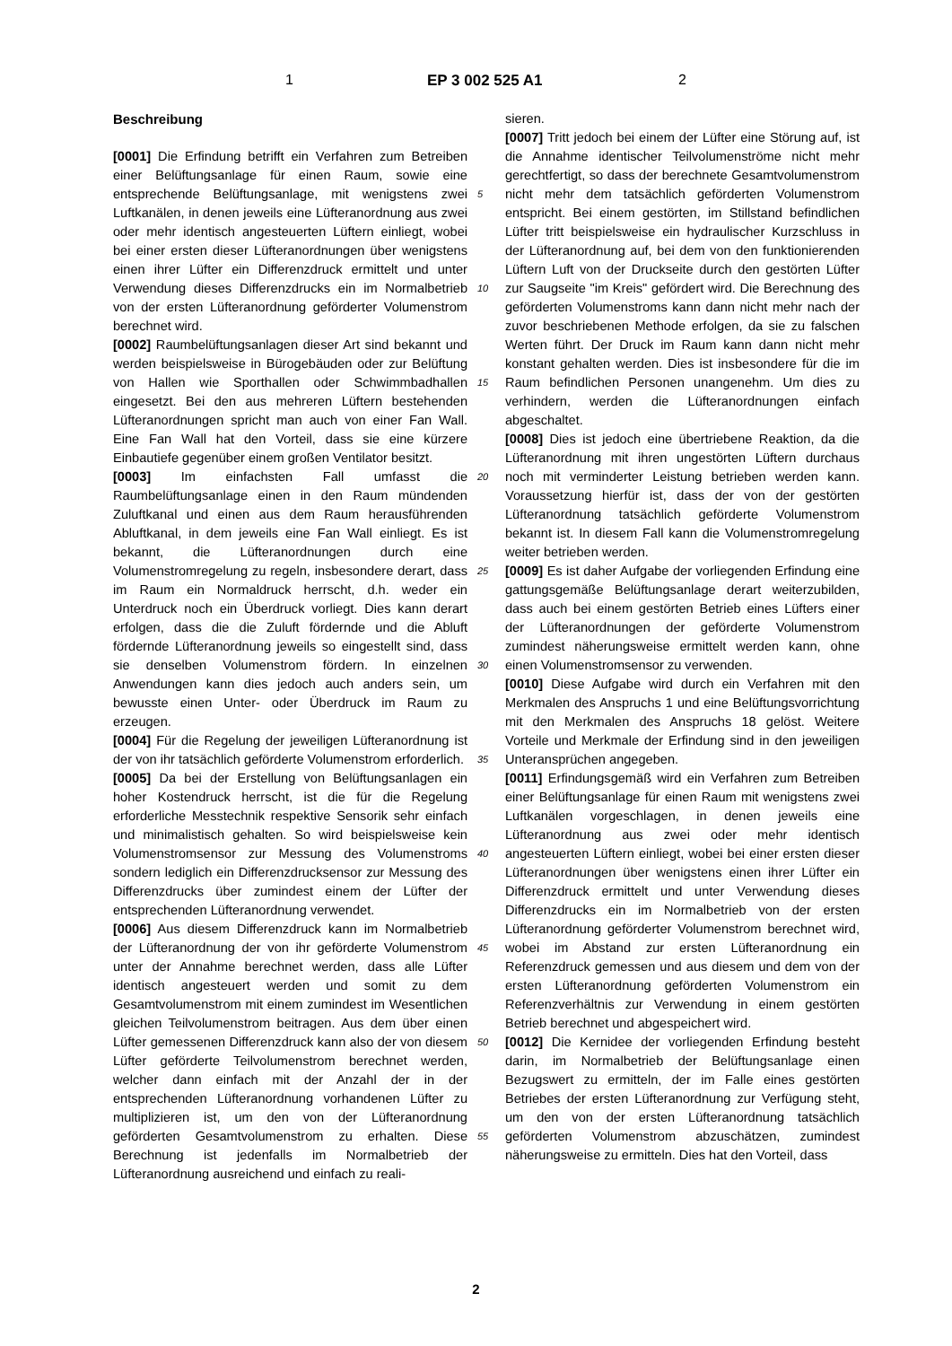1 EP 3 002 525 A1 2
Beschreibung
[0001] Die Erfindung betrifft ein Verfahren zum Betreiben einer Belüftungsanlage für einen Raum, sowie eine entsprechende Belüftungsanlage, mit wenigstens zwei Luftkanälen, in denen jeweils eine Lüfteranordnung aus zwei oder mehr identisch angesteuerten Lüftern einliegt, wobei bei einer ersten dieser Lüfteranordnungen über wenigstens einen ihrer Lüfter ein Differenzdruck ermittelt und unter Verwendung dieses Differenzdrucks ein im Normalbetrieb von der ersten Lüfteranordnung geförderter Volumenstrom berechnet wird.
[0002] Raumbelüftungsanlagen dieser Art sind bekannt und werden beispielsweise in Bürogebäuden oder zur Belüftung von Hallen wie Sporthallen oder Schwimmbadhallen eingesetzt. Bei den aus mehreren Lüftern bestehenden Lüfteranordnungen spricht man auch von einer Fan Wall. Eine Fan Wall hat den Vorteil, dass sie eine kürzere Einbautiefe gegenüber einem großen Ventilator besitzt.
[0003] Im einfachsten Fall umfasst die Raumbelüftungsanlage einen in den Raum mündenden Zuluftkanal und einen aus dem Raum herausführenden Abluftkanal, in dem jeweils eine Fan Wall einliegt. Es ist bekannt, die Lüfteranordnungen durch eine Volumenstromregelung zu regeln, insbesondere derart, dass im Raum ein Normaldruck herrscht, d.h. weder ein Unterdruck noch ein Überdruck vorliegt. Dies kann derart erfolgen, dass die die Zuluft fördernde und die Abluft fördernde Lüfteranordnung jeweils so eingestellt sind, dass sie denselben Volumenstrom fördern. In einzelnen Anwendungen kann dies jedoch auch anders sein, um bewusste einen Unter- oder Überdruck im Raum zu erzeugen.
[0004] Für die Regelung der jeweiligen Lüfteranordnung ist der von ihr tatsächlich geförderte Volumenstrom erforderlich.
[0005] Da bei der Erstellung von Belüftungsanlagen ein hoher Kostendruck herrscht, ist die für die Regelung erforderliche Messtechnik respektive Sensorik sehr einfach und minimalistisch gehalten. So wird beispielsweise kein Volumenstromsensor zur Messung des Volumenstroms sondern lediglich ein Differenzdrucksensor zur Messung des Differenzdrucks über zumindest einem der Lüfter der entsprechenden Lüfteranordnung verwendet.
[0006] Aus diesem Differenzdruck kann im Normalbetrieb der Lüfteranordnung der von ihr geförderte Volumenstrom unter der Annahme berechnet werden, dass alle Lüfter identisch angesteuert werden und somit zu dem Gesamtvolumenstrom mit einem zumindest im Wesentlichen gleichen Teilvolumenstrom beitragen. Aus dem über einen Lüfter gemessenen Differenzdruck kann also der von diesem Lüfter geförderte Teilvolumenstrom berechnet werden, welcher dann einfach mit der Anzahl der in der entsprechenden Lüfteranordnung vorhandenen Lüfter zu multiplizieren ist, um den von der Lüfteranordnung geförderten Gesamtvolumenstrom zu erhalten. Diese Berechnung ist jedenfalls im Normalbetrieb der Lüfteranordnung ausreichend und einfach zu reali-
sieren.
[0007] Tritt jedoch bei einem der Lüfter eine Störung auf, ist die Annahme identischer Teilvolumenströme nicht mehr gerechtfertigt, so dass der berechnete Gesamtvolumenstrom nicht mehr dem tatsächlich geförderten Volumenstrom entspricht. Bei einem gestörten, im Stillstand befindlichen Lüfter tritt beispielsweise ein hydraulischer Kurzschluss in der Lüfteranordnung auf, bei dem von den funktionierenden Lüftern Luft von der Druckseite durch den gestörten Lüfter zur Saugseite "im Kreis" gefördert wird. Die Berechnung des geförderten Volumenstroms kann dann nicht mehr nach der zuvor beschriebenen Methode erfolgen, da sie zu falschen Werten führt. Der Druck im Raum kann dann nicht mehr konstant gehalten werden. Dies ist insbesondere für die im Raum befindlichen Personen unangenehm. Um dies zu verhindern, werden die Lüfteranordnungen einfach abgeschaltet.
[0008] Dies ist jedoch eine übertriebene Reaktion, da die Lüfteranordnung mit ihren ungestörten Lüftern durchaus noch mit verminderter Leistung betrieben werden kann. Voraussetzung hierfür ist, dass der von der gestörten Lüfteranordnung tatsächlich geförderte Volumenstrom bekannt ist. In diesem Fall kann die Volumenstromregelung weiter betrieben werden.
[0009] Es ist daher Aufgabe der vorliegenden Erfindung eine gattungsgemäße Belüftungsanlage derart weiterzubilden, dass auch bei einem gestörten Betrieb eines Lüfters einer der Lüfteranordnungen der geförderte Volumenstrom zumindest näherungsweise ermittelt werden kann, ohne einen Volumenstromsensor zu verwenden.
[0010] Diese Aufgabe wird durch ein Verfahren mit den Merkmalen des Anspruchs 1 und eine Belüftungsvorrichtung mit den Merkmalen des Anspruchs 18 gelöst. Weitere Vorteile und Merkmale der Erfindung sind in den jeweiligen Unteransprüchen angegeben.
[0011] Erfindungsgemäß wird ein Verfahren zum Betreiben einer Belüftungsanlage für einen Raum mit wenigstens zwei Luftkanälen vorgeschlagen, in denen jeweils eine Lüfteranordnung aus zwei oder mehr identisch angesteuerten Lüftern einliegt, wobei bei einer ersten dieser Lüfteranordnungen über wenigstens einen ihrer Lüfter ein Differenzdruck ermittelt und unter Verwendung dieses Differenzdrucks ein im Normalbetrieb von der ersten Lüfteranordnung geförderter Volumenstrom berechnet wird, wobei im Abstand zur ersten Lüfteranordnung ein Referenzdruck gemessen und aus diesem und dem von der ersten Lüfteranordnung geförderten Volumenstrom ein Referenzverhältnis zur Verwendung in einem gestörten Betrieb berechnet und abgespeichert wird.
[0012] Die Kernidee der vorliegenden Erfindung besteht darin, im Normalbetrieb der Belüftungsanlage einen Bezugswert zu ermitteln, der im Falle eines gestörten Betriebes der ersten Lüfteranordnung zur Verfügung steht, um den von der ersten Lüfteranordnung tatsächlich geförderten Volumenstrom abzuschätzen, zumindest näherungsweise zu ermitteln. Dies hat den Vorteil, dass
5
10
15
20
25
30
35
40
45
50
55
2